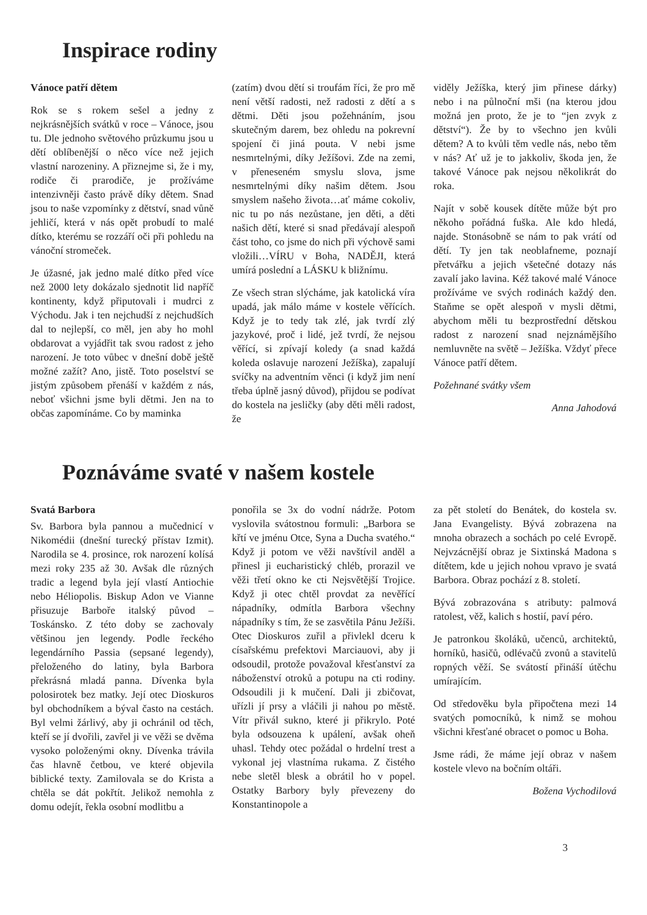Inspirace rodiny
Vánoce patří dětem
Rok se s rokem sešel a jedny z nejkrásnějších svátků v roce – Vánoce, jsou tu. Dle jednoho světového průzkumu jsou u dětí oblíbenější o něco více než jejich vlastní narozeniny. A přiznejme si, že i my, rodiče či prarodiče, je prožíváme intenzivněji často právě díky dětem. Snad jsou to naše vzpomínky z dětství, snad vůně jehličí, která v nás opět probudí to malé dítko, kterému se rozzáří oči při pohledu na vánoční stromeček.
Je úžasné, jak jedno malé dítko před více než 2000 lety dokázalo sjednotit lid napříč kontinenty, když připutovali i mudrci z Východu. Jak i ten nejchudší z nejchudších dal to nejlepší, co měl, jen aby ho mohl obdarovat a vyjádřit tak svou radost z jeho narození. Je toto vůbec v dnešní době ještě možné zažít? Ano, jistě. Toto poselství se jistým způsobem přenáší v každém z nás, neboť všichni jsme byli dětmi. Jen na to občas zapomínáme. Co by maminka
(zatím) dvou dětí si troufám říci, že pro mě není větší radosti, než radosti z dětí a s dětmi. Děti jsou požehnáním, jsou skutečným darem, bez ohledu na pokrevní spojení či jiná pouta. V nebi jsme nesmrtelnými, díky Ježíšovi. Zde na zemi, v přeneseném smyslu slova, jsme nesmrtelnými díky našim dětem. Jsou smyslem našeho života…ať máme cokoliv, nic tu po nás nezůstane, jen děti, a děti našich dětí, které si snad předávají alespoň část toho, co jsme do nich při výchově sami vložili…VÍRU v Boha, NADĚJI, která umírá poslední a LÁSKU k bližnímu.
Ze všech stran slýcháme, jak katolická víra upadá, jak málo máme v kostele věřících. Když je to tedy tak zlé, jak tvrdí zlý jazykové, proč i lidé, jež tvrdí, že nejsou věřící, si zpívají koledy (a snad každá koleda oslavuje narození Ježíška), zapalují svíčky na adventním věnci (i když jim není třeba úplně jasný důvod), přijdou se podívat do kostela na jesličky (aby děti měli radost, že
viděly Ježíška, který jim přinese dárky) nebo i na půlnoční mši (na kterou jdou možná jen proto, že je to “jen zvyk z dětství“). Že by to všechno jen kvůli dětem? A to kvůli těm vedle nás, nebo těm v nás? Ať už je to jakkoliv, škoda jen, že takové Vánoce pak nejsou několikrát do roka.
Najít v sobě kousek dítěte může být pro někoho pořádná fuška. Ale kdo hledá, najde. Stonásobně se nám to pak vrátí od dětí. Ty jen tak neoblafneme, poznají přetvářku a jejich všetečné dotazy nás zavalí jako lavina. Kéž takové malé Vánoce prožíváme ve svých rodinách každý den. Staňme se opět alespoň v mysli dětmi, abychom měli tu bezprostřední dětskou radost z narození snad nejznámějšího nemluvněte na světě – Ježíška. Vždyť přece Vánoce patří dětem.
Požehnané svátky všem
Anna Jahodová
Poznáváme svaté v našem kostele
Svatá Barbora
Sv. Barbora byla pannou a mučednicí v Nikomédii (dnešní turecký přístav Izmit). Narodila se 4. prosince, rok narození kolísá mezi roky 235 až 30. Avšak dle různých tradic a legend byla její vlastí Antiochie nebo Héliopolis. Biskup Adon ve Vianne přisuzuje Barboře italský původ – Toskánsko. Z této doby se zachovaly většinou jen legendy. Podle řeckého legendárního Passia (sepsané legendy), přeloženého do latiny, byla Barbora překrásná mladá panna. Dívenka byla polosirotek bez matky. Její otec Dioskuros byl obchodníkem a býval často na cestách. Byl velmi žárlivý, aby ji ochránil od těch, kteří se jí dvořili, zavřel ji ve věži se dvěma vysoko položenými okny. Dívenka trávila čas hlavně četbou, ve které objevila biblické texty. Zamilovala se do Krista a chtěla se dát pokřtít. Jelikož nemohla z domu odejít, řekla osobní modlitbu a
ponořila se 3x do vodní nádrže. Potom vyslovila svátostnou formuli: „Barbora se křtí ve jménu Otce, Syna a Ducha svatého.“ Když ji potom ve věži navštívil anděl a přinesl ji eucharistický chléb, prorazil ve věži třetí okno ke cti Nejsvětější Trojice. Když ji otec chtěl provdat za nevěřící nápadníky, odmítla Barbora všechny nápadníky s tím, že se zasvětila Pánu Ježíši. Otec Dioskuros zuřil a přivlekl dceru k císařskému prefektovi Marciauovi, aby ji odsoudil, protože považoval křesťanství za náboženství otroků a potupu na cti rodiny. Odsoudili ji k mučení. Dali ji zbičovat, uřízli jí prsy a vláčili ji nahou po městě. Vítr přivál sukno, které ji přikrylo. Poté byla odsouzena k upálení, avšak oheň uhasl. Tehdy otec požádal o hrdelní trest a vykonal jej vlastníma rukama. Z čistého nebe sletěl blesk a obrátil ho v popel. Ostatky Barbory byly převezeny do Konstantinopole a
za pět století do Benátek, do kostela sv. Jana Evangelisty. Bývá zobrazena na mnoha obrazech a sochách po celé Evropě. Nejvzácnější obraz je Sixtinská Madona s dítětem, kde u jejich nohou vpravo je svatá Barbora. Obraz pochází z 8. století.
Bývá zobrazována s atributy: palmová ratolest, věž, kalich s hostií, paví péro.
Je patronkou školáků, učenců, architektů, horníků, hasičů, odlévačů zvonů a stavitelů ropných věží. Se svátostí přináší útěchu umírajícím.
Od středověku byla připočtena mezi 14 svatých pomocníků, k nimž se mohou všichni křesťané obracet o pomoc u Boha.
Jsme rádi, že máme její obraz v našem kostele vlevo na bočním oltáři.
Božena Vychodilová
3